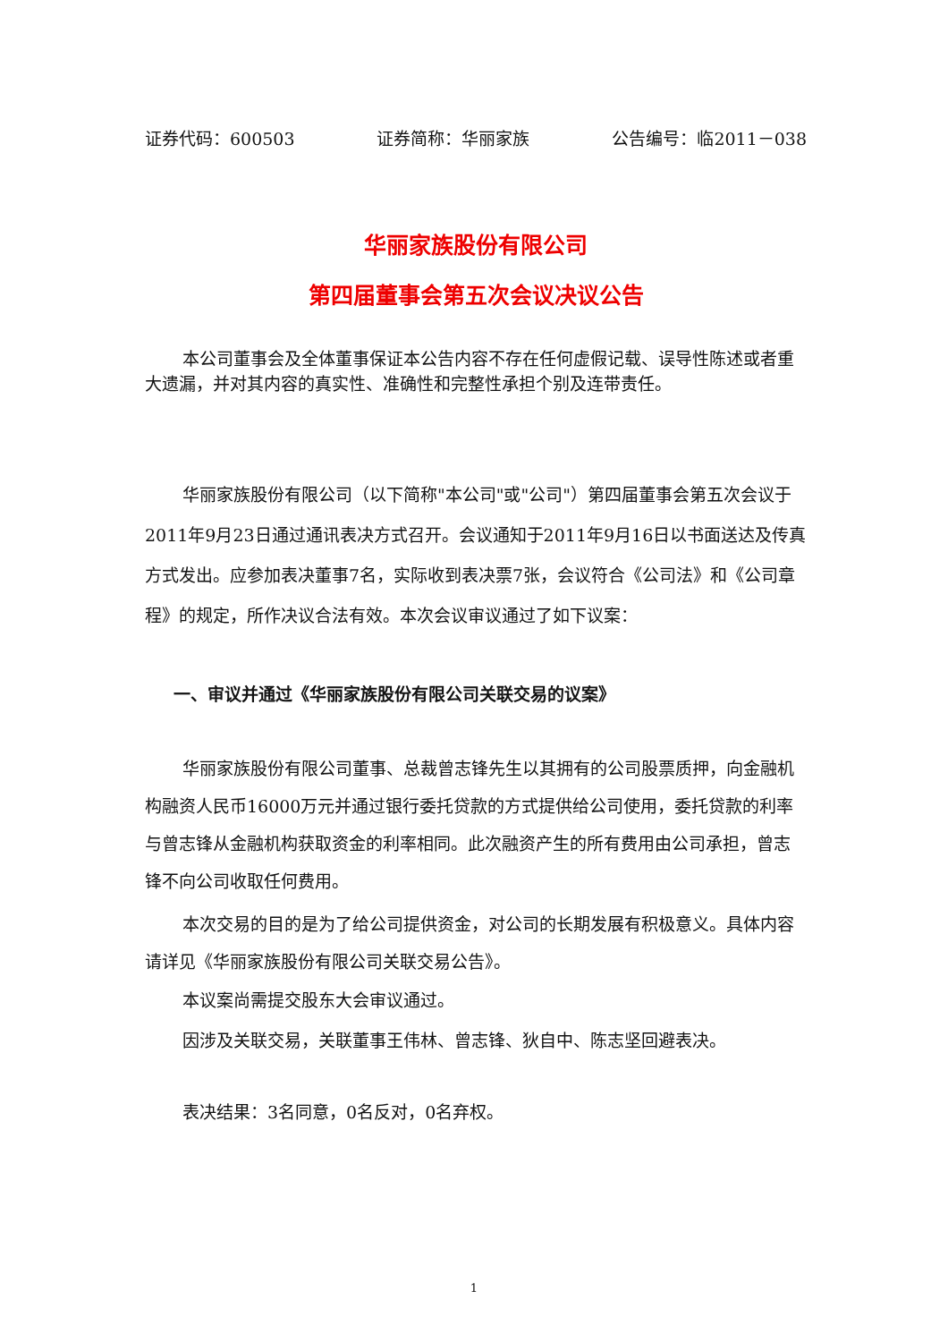证券代码：600503 证券简称：华丽家族 公告编号：临2011－038
华丽家族股份有限公司
第四届董事会第五次会议决议公告
本公司董事会及全体董事保证本公告内容不存在任何虚假记载、误导性陈述或者重大遗漏，并对其内容的真实性、准确性和完整性承担个别及连带责任。
华丽家族股份有限公司（以下简称"本公司"或"公司"）第四届董事会第五次会议于2011年9月23日通过通讯表决方式召开。会议通知于2011年9月16日以书面送达及传真方式发出。应参加表决董事7名，实际收到表决票7张，会议符合《公司法》和《公司章程》的规定，所作决议合法有效。本次会议审议通过了如下议案：
一、审议并通过《华丽家族股份有限公司关联交易的议案》
华丽家族股份有限公司董事、总裁曾志锋先生以其拥有的公司股票质押，向金融机构融资人民币16000万元并通过银行委托贷款的方式提供给公司使用，委托贷款的利率与曾志锋从金融机构获取资金的利率相同。此次融资产生的所有费用由公司承担，曾志锋不向公司收取任何费用。
本次交易的目的是为了给公司提供资金，对公司的长期发展有积极意义。具体内容请详见《华丽家族股份有限公司关联交易公告》。
本议案尚需提交股东大会审议通过。
因涉及关联交易，关联董事王伟林、曾志锋、狄自中、陈志坚回避表决。
表决结果：3名同意，0名反对，0名弃权。
1